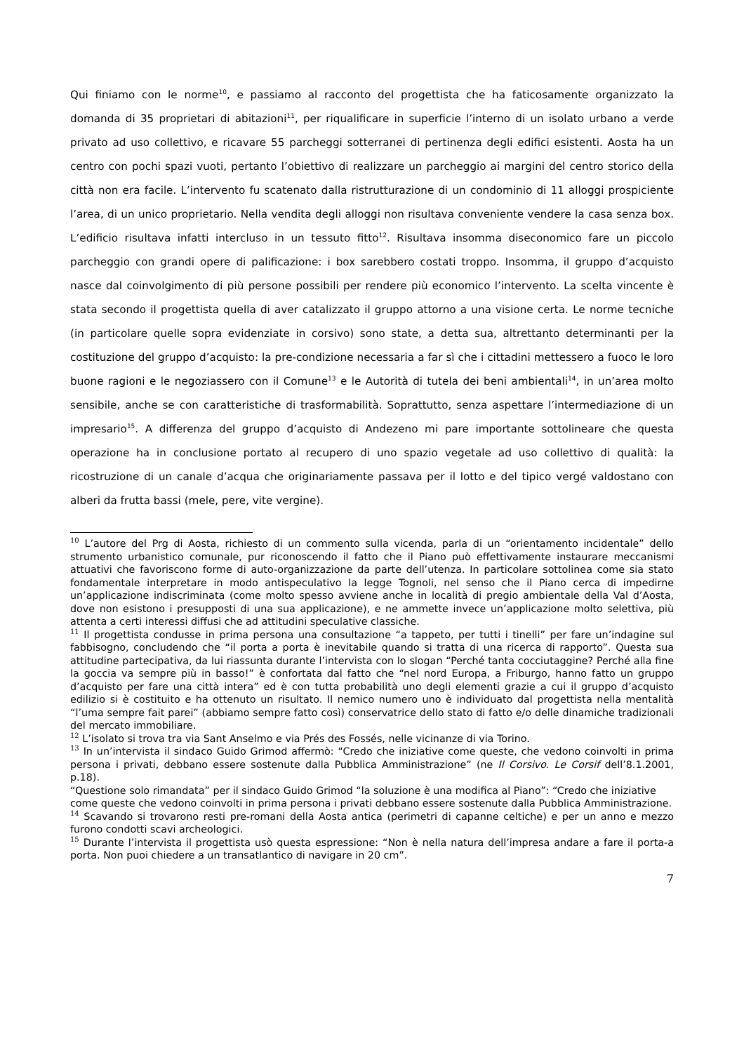Qui finiamo con le norme<sup>10</sup>, e passiamo al racconto del progettista che ha faticosamente organizzato la domanda di 35 proprietari di abitazioni<sup>11</sup>, per riqualificare in superficie l’interno di un isolato urbano a verde privato ad uso collettivo, e ricavare 55 parcheggi sotterranei di pertinenza degli edifici esistenti. Aosta ha un centro con pochi spazi vuoti, pertanto l’obiettivo di realizzare un parcheggio ai margini del centro storico della città non era facile. L’intervento fu scatenato dalla ristrutturazione di un condominio di 11 alloggi prospiciente l’area, di un unico proprietario. Nella vendita degli alloggi non risultava conveniente vendere la casa senza box. L’edificio risultava infatti intercluso in un tessuto fitto<sup>12</sup>. Risultava insomma diseconomico fare un piccolo parcheggio con grandi opere di palificazione: i box sarebbero costati troppo. Insomma, il gruppo d’acquisto nasce dal coinvolgimento di più persone possibili per rendere più economico l’intervento. La scelta vincente è stata secondo il progettista quella di aver catalizzato il gruppo attorno a una visione certa. Le norme tecniche (in particolare quelle sopra evidenziate in corsivo) sono state, a detta sua, altrettanto determinanti per la costituzione del gruppo d’acquisto: la pre-condizione necessaria a far sì che i cittadini mettessero a fuoco le loro buone ragioni e le negoziassero con il Comune<sup>13</sup> e le Autorità di tutela dei beni ambientali<sup>14</sup>, in un’area molto sensibile, anche se con caratteristiche di trasformabilità. Soprattutto, senza aspettare l’intermediazione di un impresario<sup>15</sup>. A differenza del gruppo d’acquisto di Andezeno mi pare importante sottolineare che questa operazione ha in conclusione portato al recupero di uno spazio vegetale ad uso collettivo di qualità: la ricostruzione di un canale d’acqua che originariamente passava per il lotto e del tipico vergé valdostano con alberi da frutta bassi (mele, pere, vite vergine).
<sup>10</sup> L’autore del Prg di Aosta, richiesto di un commento sulla vicenda, parla di un “orientamento incidentale” dello strumento urbanistico comunale, pur riconoscendo il fatto che il Piano può effettivamente instaurare meccanismi attuativi che favoriscono forme di auto-organizzazione da parte dell’utenza. In particolare sottolinea come sia stato fondamentale interpretare in modo antispeculativo la legge Tognoli, nel senso che il Piano cerca di impedirne un’applicazione indiscriminata (come molto spesso avviene anche in località di pregio ambientale della Val d’Aosta, dove non esistono i presupposti di una sua applicazione), e ne ammette invece un’applicazione molto selettiva, più attenta a certi interessi diffusi che ad attitudini speculative classiche.
<sup>11</sup> Il progettista condusse in prima persona una consultazione “a tappeto, per tutti i tinelli” per fare un’indagine sul fabbisogno, concludendo che “il porta a porta è inevitabile quando si tratta di una ricerca di rapporto”. Questa sua attitudine partecipativa, da lui riassunta durante l’intervista con lo slogan “Perché tanta cocciutaggine? Perché alla fine la goccia va sempre più in basso!” è confortata dal fatto che “nel nord Europa, a Friburgo, hanno fatto un gruppo d’acquisto per fare una città intera” ed è con tutta probabilità uno degli elementi grazie a cui il gruppo d’acquisto edilizio si è costituito e ha ottenuto un risultato. Il nemico numero uno è individuato dal progettista nella mentalità “l’uma sempre fait parei” (abbiamo sempre fatto così) conservatrice dello stato di fatto e/o delle dinamiche tradizionali del mercato immobiliare.
<sup>12</sup> L’isolato si trova tra via Sant Anselmo e via Prés des Fossés, nelle vicinanze di via Torino.
<sup>13</sup> In un’intervista il sindaco Guido Grimod affermò: “Credo che iniziative come queste, che vedono coinvolti in prima persona i privati, debbano essere sostenute dalla Pubblica Amministrazione” (ne Il Corsivo. Le Corsif dell’8.1.2001, p.18).
“Questione solo rimandata” per il sindaco Guido Grimod “la soluzione è una modifica al Piano”: “Credo che iniziative come queste che vedono coinvolti in prima persona i privati debbano essere sostenute dalla Pubblica Amministrazione.
<sup>14</sup> Scavando si trovarono resti pre-romani della Aosta antica (perimetri di capanne celtiche) e per un anno e mezzo furono condotti scavi archeologici.
<sup>15</sup> Durante l’intervista il progettista usò questa espressione: “Non è nella natura dell’impresa andare a fare il porta-a porta. Non puoi chiedere a un transatlantico di navigare in 20 cm”.
7